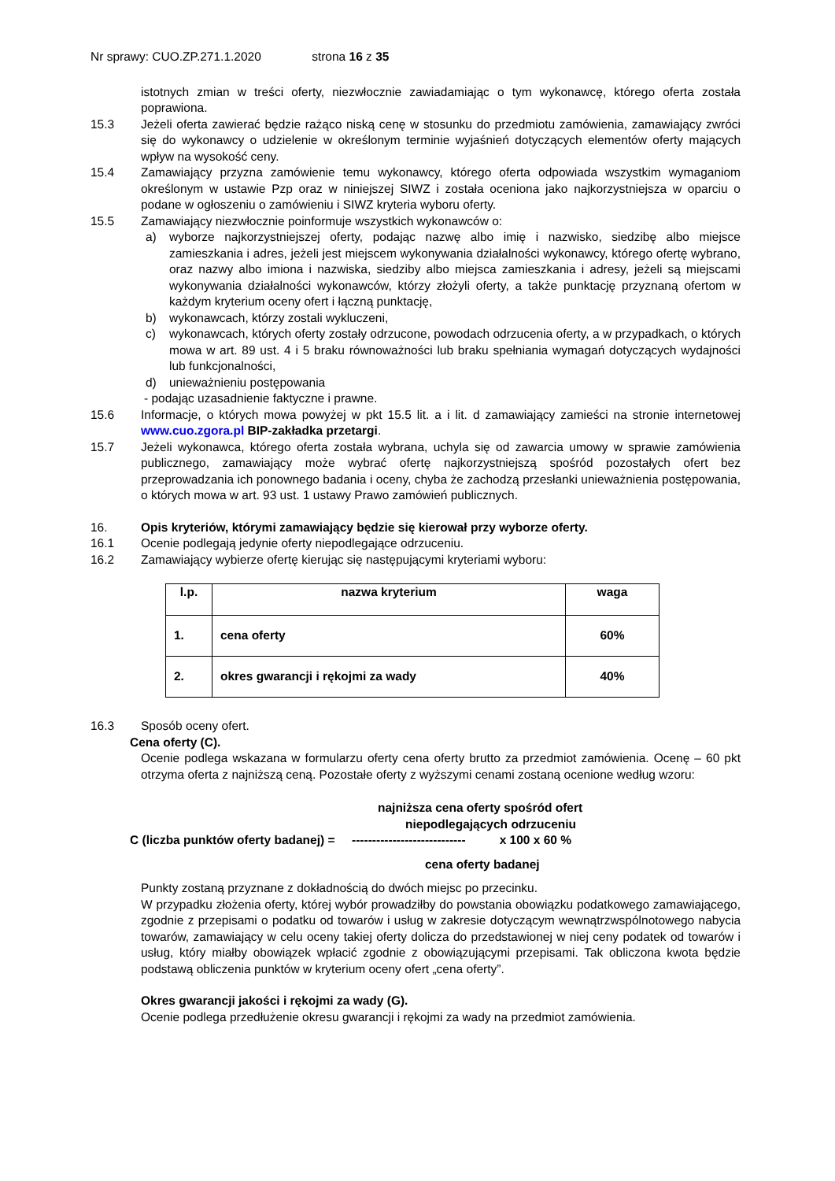Nr sprawy: CUO.ZP.271.1.2020 strona 16 z 35
istotnych zmian w treści oferty, niezwłocznie zawiadamiając o tym wykonawcę, którego oferta została poprawiona.
15.3 Jeżeli oferta zawierać będzie rażąco niską cenę w stosunku do przedmiotu zamówienia, zamawiający zwróci się do wykonawcy o udzielenie w określonym terminie wyjaśnień dotyczących elementów oferty mających wpływ na wysokość ceny.
15.4 Zamawiający przyzna zamówienie temu wykonawcy, którego oferta odpowiada wszystkim wymaganiom określonym w ustawie Pzp oraz w niniejszej SIWZ i została oceniona jako najkorzystniejsza w oparciu o podane w ogłoszeniu o zamówieniu i SIWZ kryteria wyboru oferty.
15.5 Zamawiający niezwłocznie poinformuje wszystkich wykonawców o:
a) wyborze najkorzystniejszej oferty, podając nazwę albo imię i nazwisko, siedzibę albo miejsce zamieszkania i adres, jeżeli jest miejscem wykonywania działalności wykonawcy, którego ofertę wybrano, oraz nazwy albo imiona i nazwiska, siedziby albo miejsca zamieszkania i adresy, jeżeli są miejscami wykonywania działalności wykonawców, którzy złożyli oferty, a także punktację przyznaną ofertom w każdym kryterium oceny ofert i łączną punktację,
b) wykonawcach, którzy zostali wykluczeni,
c) wykonawcach, których oferty zostały odrzucone, powodach odrzucenia oferty, a w przypadkach, o których mowa w art. 89 ust. 4 i 5 braku równoważności lub braku spełniania wymagań dotyczących wydajności lub funkcjonalności,
d) unieważnieniu postępowania
- podając uzasadnienie faktyczne i prawne.
15.6 Informacje, o których mowa powyżej w pkt 15.5 lit. a i lit. d zamawiający zamieści na stronie internetowej www.cuo.zgora.pl BIP-zakładka przetargi.
15.7 Jeżeli wykonawca, którego oferta została wybrana, uchyla się od zawarcia umowy w sprawie zamówienia publicznego, zamawiający może wybrać ofertę najkorzystniejszą spośród pozostałych ofert bez przeprowadzania ich ponownego badania i oceny, chyba że zachodzą przesłanki unieważnienia postępowania, o których mowa w art. 93 ust. 1 ustawy Prawo zamówień publicznych.
16. Opis kryteriów, którymi zamawiający będzie się kierował przy wyborze oferty.
16.1 Ocenie podlegają jedynie oferty niepodlegające odrzuceniu.
16.2 Zamawiający wybierze ofertę kierując się następującymi kryteriami wyboru:
| l.p. | nazwa kryterium | waga |
| --- | --- | --- |
| 1. | cena oferty | 60% |
| 2. | okres gwarancji i rękojmi za wady | 40% |
16.3 Sposób oceny ofert.
Cena oferty (C).
Ocenie podlega wskazana w formularzu oferty cena oferty brutto za przedmiot zamówienia. Ocenę – 60 pkt otrzyma oferta z najniższą ceną. Pozostałe oferty z wyższymi cenami zostaną ocenione według wzoru:
najniższa cena oferty spośród ofert
niepodlegających odrzuceniu
C (liczba punktów oferty badanej) = ---------------------------- x 100 x 60 %
cena oferty badanej
Punkty zostaną przyznane z dokładnością do dwóch miejsc po przecinku.
W przypadku złożenia oferty, której wybór prowadziłby do powstania obowiązku podatkowego zamawiającego, zgodnie z przepisami o podatku od towarów i usług w zakresie dotyczącym wewnątrzwspólnotowego nabycia towarów, zamawiający w celu oceny takiej oferty dolicza do przedstawionej w niej ceny podatek od towarów i usług, który miałby obowiązek wpłacić zgodnie z obowiązującymi przepisami. Tak obliczona kwota będzie podstawą obliczenia punktów w kryterium oceny ofert „cena oferty”.
Okres gwarancji jakości i rękojmi za wady (G).
Ocenie podlega przedłużenie okresu gwarancji i rękojmi za wady na przedmiot zamówienia.